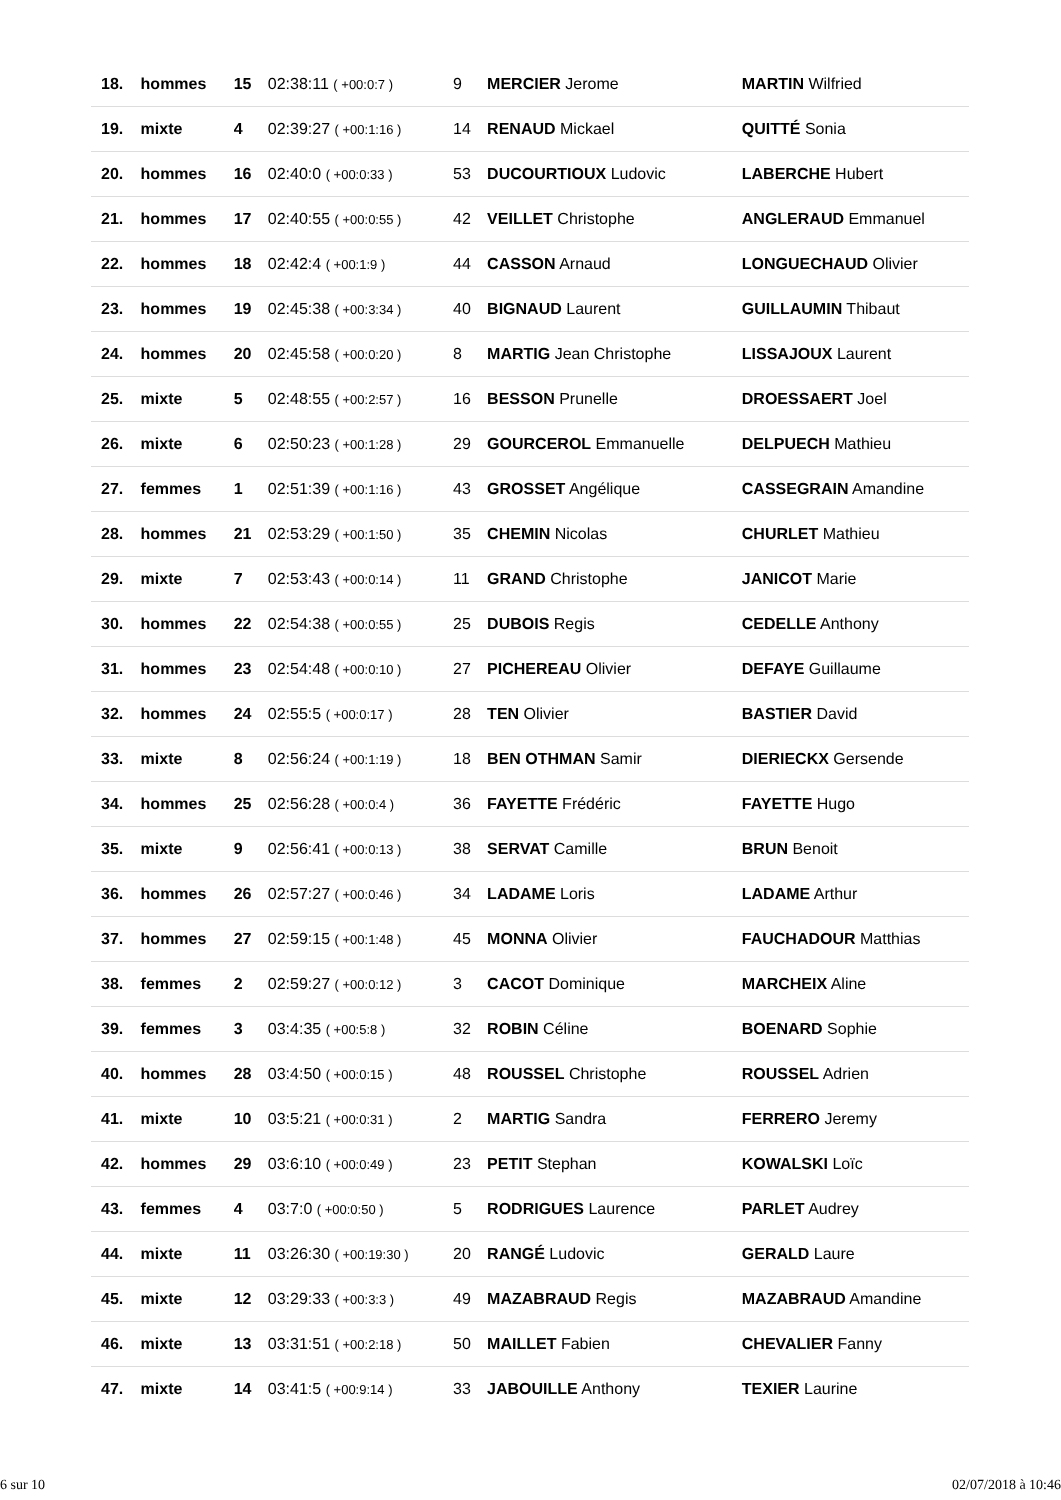| 18. | hommes | 15 | 02:38:11 ( +00:0:7 ) | 9 | MERCIER Jerome | MARTIN Wilfried |
| 19. | mixte | 4 | 02:39:27 ( +00:1:16 ) | 14 | RENAUD Mickael | QUITTÉ Sonia |
| 20. | hommes | 16 | 02:40:0 ( +00:0:33 ) | 53 | DUCOURTIOUX Ludovic | LABERCHE Hubert |
| 21. | hommes | 17 | 02:40:55 ( +00:0:55 ) | 42 | VEILLET Christophe | ANGLERAUD Emmanuel |
| 22. | hommes | 18 | 02:42:4 ( +00:1:9 ) | 44 | CASSON Arnaud | LONGUECHAUD Olivier |
| 23. | hommes | 19 | 02:45:38 ( +00:3:34 ) | 40 | BIGNAUD Laurent | GUILLAUMIN Thibaut |
| 24. | hommes | 20 | 02:45:58 ( +00:0:20 ) | 8 | MARTIG Jean Christophe | LISSAJOUX Laurent |
| 25. | mixte | 5 | 02:48:55 ( +00:2:57 ) | 16 | BESSON Prunelle | DROESSAERT Joel |
| 26. | mixte | 6 | 02:50:23 ( +00:1:28 ) | 29 | GOURCEROL Emmanuelle | DELPUECH Mathieu |
| 27. | femmes | 1 | 02:51:39 ( +00:1:16 ) | 43 | GROSSET Angélique | CASSEGRAIN Amandine |
| 28. | hommes | 21 | 02:53:29 ( +00:1:50 ) | 35 | CHEMIN Nicolas | CHURLET Mathieu |
| 29. | mixte | 7 | 02:53:43 ( +00:0:14 ) | 11 | GRAND Christophe | JANICOT Marie |
| 30. | hommes | 22 | 02:54:38 ( +00:0:55 ) | 25 | DUBOIS Regis | CEDELLE Anthony |
| 31. | hommes | 23 | 02:54:48 ( +00:0:10 ) | 27 | PICHEREAU Olivier | DEFAYE Guillaume |
| 32. | hommes | 24 | 02:55:5 ( +00:0:17 ) | 28 | TEN Olivier | BASTIER David |
| 33. | mixte | 8 | 02:56:24 ( +00:1:19 ) | 18 | BEN OTHMAN Samir | DIERIECKX Gersende |
| 34. | hommes | 25 | 02:56:28 ( +00:0:4 ) | 36 | FAYETTE Frédéric | FAYETTE Hugo |
| 35. | mixte | 9 | 02:56:41 ( +00:0:13 ) | 38 | SERVAT Camille | BRUN Benoit |
| 36. | hommes | 26 | 02:57:27 ( +00:0:46 ) | 34 | LADAME Loris | LADAME Arthur |
| 37. | hommes | 27 | 02:59:15 ( +00:1:48 ) | 45 | MONNA Olivier | FAUCHADOUR Matthias |
| 38. | femmes | 2 | 02:59:27 ( +00:0:12 ) | 3 | CACOT Dominique | MARCHEIX Aline |
| 39. | femmes | 3 | 03:4:35 ( +00:5:8 ) | 32 | ROBIN Céline | BOENARD Sophie |
| 40. | hommes | 28 | 03:4:50 ( +00:0:15 ) | 48 | ROUSSEL Christophe | ROUSSEL Adrien |
| 41. | mixte | 10 | 03:5:21 ( +00:0:31 ) | 2 | MARTIG Sandra | FERRERO Jeremy |
| 42. | hommes | 29 | 03:6:10 ( +00:0:49 ) | 23 | PETIT Stephan | KOWALSKI Loïc |
| 43. | femmes | 4 | 03:7:0 ( +00:0:50 ) | 5 | RODRIGUES Laurence | PARLET Audrey |
| 44. | mixte | 11 | 03:26:30 ( +00:19:30 ) | 20 | RANGÉ Ludovic | GERALD Laure |
| 45. | mixte | 12 | 03:29:33 ( +00:3:3 ) | 49 | MAZABRAUD Regis | MAZABRAUD Amandine |
| 46. | mixte | 13 | 03:31:51 ( +00:2:18 ) | 50 | MAILLET Fabien | CHEVALIER Fanny |
| 47. | mixte | 14 | 03:41:5 ( +00:9:14 ) | 33 | JABOUILLE Anthony | TEXIER Laurine |
6 sur 10 02/07/2018 à 10:46